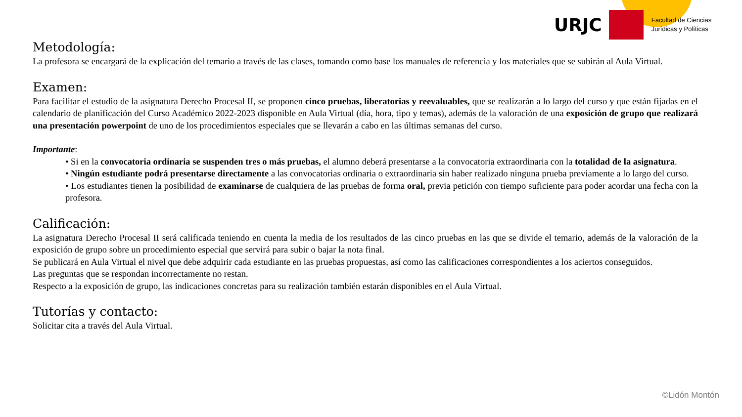URJC
Facultad de Ciencias
Jurídicas y Políticas
Metodología:
La profesora se encargará de la explicación del temario a través de las clases, tomando como base los manuales de referencia y los materiales que se subirán al Aula Virtual.
Examen:
Para facilitar el estudio de la asignatura Derecho Procesal II, se proponen cinco pruebas, liberatorias y reevaluables, que se realizarán a lo largo del curso y que están fijadas en el calendario de planificación del Curso Académico 2022-2023 disponible en Aula Virtual (día, hora, tipo y temas), además de la valoración de una exposición de grupo que realizará una presentación powerpoint de uno de los procedimientos especiales que se llevarán a cabo en las últimas semanas del curso.
Importante:
• Si en la convocatoria ordinaria se suspenden tres o más pruebas, el alumno deberá presentarse a la convocatoria extraordinaria con la totalidad de la asignatura.
• Ningún estudiante podrá presentarse directamente a las convocatorias ordinaria o extraordinaria sin haber realizado ninguna prueba previamente a lo largo del curso.
• Los estudiantes tienen la posibilidad de examinarse de cualquiera de las pruebas de forma oral, previa petición con tiempo suficiente para poder acordar una fecha con la profesora.
Calificación:
La asignatura Derecho Procesal II será calificada teniendo en cuenta la media de los resultados de las cinco pruebas en las que se divide el temario, además de la valoración de la exposición de grupo sobre un procedimiento especial que servirá para subir o bajar la nota final.
Se publicará en Aula Virtual el nivel que debe adquirir cada estudiante en las pruebas propuestas, así como las calificaciones correspondientes a los aciertos conseguidos.
Las preguntas que se respondan incorrectamente no restan.
Respecto a la exposición de grupo, las indicaciones concretas para su realización también estarán disponibles en el Aula Virtual.
Tutorías y contacto:
Solicitar cita a través del Aula Virtual.
©Lidón Montón